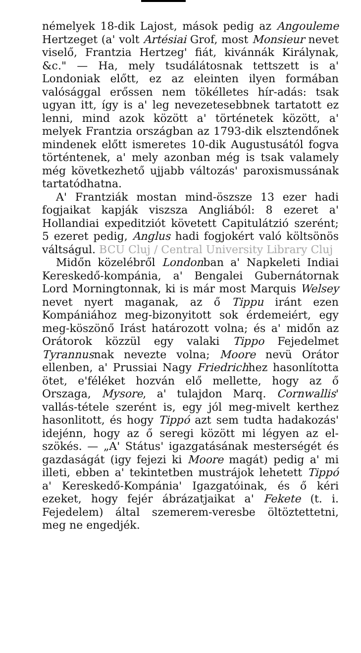némelyek 18-dik Lajost, mások pedig az Angouleme Hertzeget (a' volt Artésiai Grof, most Monsieur nevet viselő, Frantzia Hertzeg' fiát, kivánnák Királynak, &c." — Ha, mely tsudálátosnak tettszett is a' Londoniak előtt, ez az eleinten ilyen formában valósággal erőssen nem tökélletes hír-adás: tsak ugyan itt, így is a' leg nevezetesebbnek tartatott ez lenni, mind azok között a' történetek között, a' melyek Frantzia országban az 1793-dik elsztendőnek mindenek előtt ismeretes 10-dik Augustusától fogva történtenek, a' mely azonban még is tsak valamely még következhető ujjabb változás' paroxismussának tartatódhatna.
A' Frantziák mostan mind-öszsze 13 ezer hadi fogjaikat kapják viszsza Angliából: 8 ezeret a' Hollandiai expeditziót követett Capitulátzió szerént; 5 ezeret pedig, Anglus hadi fogjokért való költsönös váltságul. BCU Cluj / Central University Library Cluj
Midőn közelébről Londonban a' Napkeleti Indiai Kereskedő-kompánia, a' Bengalei Gubernátornak Lord Morningtonnak, ki is már most Marquis Welsey nevet nyert maganak, az ő Tippu iránt ezen Kompániához meg-bizonyitott sok érdemeiért, egy meg-köszönő Irást határozott volna; és a' midőn az Orátorok közzül egy valaki Tippo Fejedelmet Tyrannusnak nevezte volna; Moore nevü Orátor ellenben, a' Prussiai Nagy Friedrichhez hasonlította ötet, e'féléket hozván elő mellette, hogy az ő Orszaga, Mysore, a' tulajdon Marq. Cornwallis' vallás-tétele szerént is, egy jól meg-mivelt kerthez hasonlitott, és hogy Tippó azt sem tudta hadakozás' idejénn, hogy az ő seregi között mi légyen az el-szökés. — „A' Státus' igazgatásának mesterségét és gazdaságát (igy fejezi ki Moore magát) pedig a' mi illeti, ebben a' tekintetben mustrájok lehetett Tippó a' Kereskedő-Kompánia' Igazgatóinak, és ő kéri ezeket, hogy fejér ábrázatjaikat a' Fekete (t. i. Fejedelem) által szemerem-veresbe öltöztettetni, meg ne engedjék.